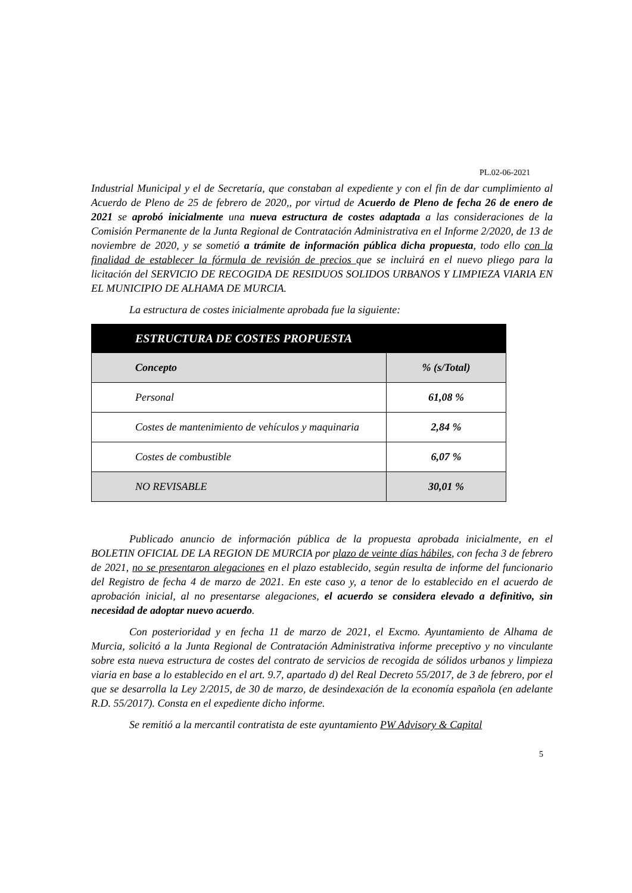PL.02-06-2021
Industrial Municipal y el de Secretaría, que constaban al expediente y con el fin de dar cumplimiento al Acuerdo de Pleno de 25 de febrero de 2020,, por virtud de Acuerdo de Pleno de fecha 26 de enero de 2021 se aprobó inicialmente una nueva estructura de costes adaptada a las consideraciones de la Comisión Permanente de la Junta Regional de Contratación Administrativa en el Informe 2/2020, de 13 de noviembre de 2020, y se sometió a trámite de información pública dicha propuesta, todo ello con la finalidad de establecer la fórmula de revisión de precios que se incluirá en el nuevo pliego para la licitación del SERVICIO DE RECOGIDA DE RESIDUOS SOLIDOS URBANOS Y LIMPIEZA VIARIA EN EL MUNICIPIO DE ALHAMA DE MURCIA.
La estructura de costes inicialmente aprobada fue la siguiente:
| ESTRUCTURA DE COSTES PROPUESTA | |
| --- | --- |
| Concepto | % (s/Total) |
| Personal | 61,08 % |
| Costes de mantenimiento de vehículos y maquinaria | 2,84 % |
| Costes de combustible | 6,07 % |
| NO REVISABLE | 30,01 % |
Publicado anuncio de información pública de la propuesta aprobada inicialmente, en el BOLETIN OFICIAL DE LA REGION DE MURCIA por plazo de veinte días hábiles, con fecha 3 de febrero de 2021, no se presentaron alegaciones en el plazo establecido, según resulta de informe del funcionario del Registro de fecha 4 de marzo de 2021. En este caso y, a tenor de lo establecido en el acuerdo de aprobación inicial, al no presentarse alegaciones, el acuerdo se considera elevado a definitivo, sin necesidad de adoptar nuevo acuerdo.
Con posterioridad y en fecha 11 de marzo de 2021, el Excmo. Ayuntamiento de Alhama de Murcia, solicitó a la Junta Regional de Contratación Administrativa informe preceptivo y no vinculante sobre esta nueva estructura de costes del contrato de servicios de recogida de sólidos urbanos y limpieza viaria en base a lo establecido en el art. 9.7, apartado d) del Real Decreto 55/2017, de 3 de febrero, por el que se desarrolla la Ley 2/2015, de 30 de marzo, de desindexación de la economía española (en adelante R.D. 55/2017). Consta en el expediente dicho informe.
Se remitió a la mercantil contratista de este ayuntamiento PW Advisory & Capital
5